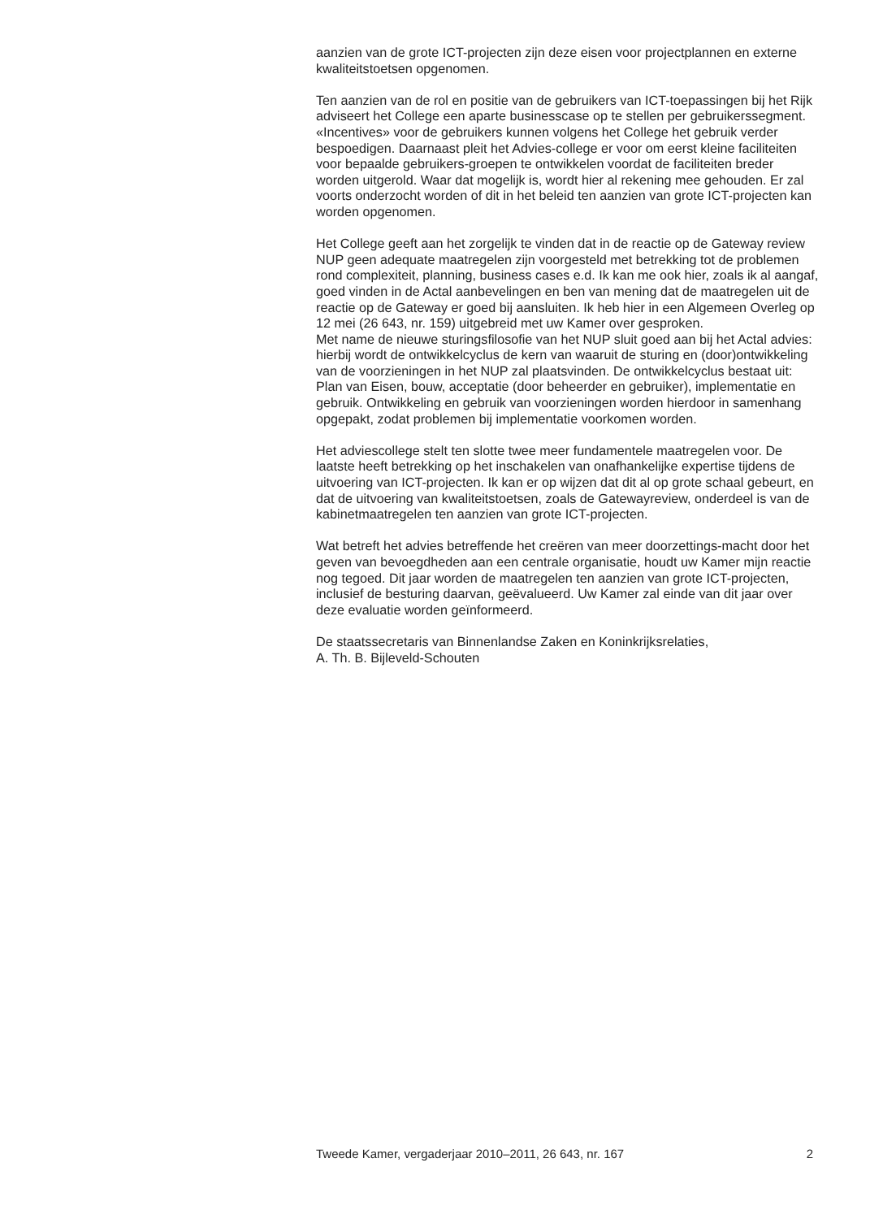aanzien van de grote ICT-projecten zijn deze eisen voor projectplannen en externe kwaliteitstoetsen opgenomen.
Ten aanzien van de rol en positie van de gebruikers van ICT-toepassingen bij het Rijk adviseert het College een aparte businesscase op te stellen per gebruikerssegment. «Incentives» voor de gebruikers kunnen volgens het College het gebruik verder bespoedigen. Daarnaast pleit het Advies-college er voor om eerst kleine faciliteiten voor bepaalde gebruikers-groepen te ontwikkelen voordat de faciliteiten breder worden uitgerold. Waar dat mogelijk is, wordt hier al rekening mee gehouden. Er zal voorts onderzocht worden of dit in het beleid ten aanzien van grote ICT-projecten kan worden opgenomen.
Het College geeft aan het zorgelijk te vinden dat in de reactie op de Gateway review NUP geen adequate maatregelen zijn voorgesteld met betrekking tot de problemen rond complexiteit, planning, business cases e.d. Ik kan me ook hier, zoals ik al aangaf, goed vinden in de Actal aanbevelingen en ben van mening dat de maatregelen uit de reactie op de Gateway er goed bij aansluiten. Ik heb hier in een Algemeen Overleg op 12 mei (26 643, nr. 159) uitgebreid met uw Kamer over gesproken.
Met name de nieuwe sturingsfilosofie van het NUP sluit goed aan bij het Actal advies: hierbij wordt de ontwikkelcyclus de kern van waaruit de sturing en (door)ontwikkeling van de voorzieningen in het NUP zal plaatsvinden. De ontwikkelcyclus bestaat uit: Plan van Eisen, bouw, acceptatie (door beheerder en gebruiker), implementatie en gebruik. Ontwikkeling en gebruik van voorzieningen worden hierdoor in samenhang opgepakt, zodat problemen bij implementatie voorkomen worden.
Het adviescollege stelt ten slotte twee meer fundamentele maatregelen voor. De laatste heeft betrekking op het inschakelen van onafhankelijke expertise tijdens de uitvoering van ICT-projecten. Ik kan er op wijzen dat dit al op grote schaal gebeurt, en dat de uitvoering van kwaliteitstoetsen, zoals de Gatewayreview, onderdeel is van de kabinetmaatregelen ten aanzien van grote ICT-projecten.
Wat betreft het advies betreffende het creëren van meer doorzettings-macht door het geven van bevoegdheden aan een centrale organisatie, houdt uw Kamer mijn reactie nog tegoed. Dit jaar worden de maatregelen ten aanzien van grote ICT-projecten, inclusief de besturing daarvan, geëvalueerd. Uw Kamer zal einde van dit jaar over deze evaluatie worden geïnformeerd.
De staatssecretaris van Binnenlandse Zaken en Koninkrijksrelaties,
A. Th. B. Bijleveld-Schouten
Tweede Kamer, vergaderjaar 2010–2011, 26 643, nr. 167 2